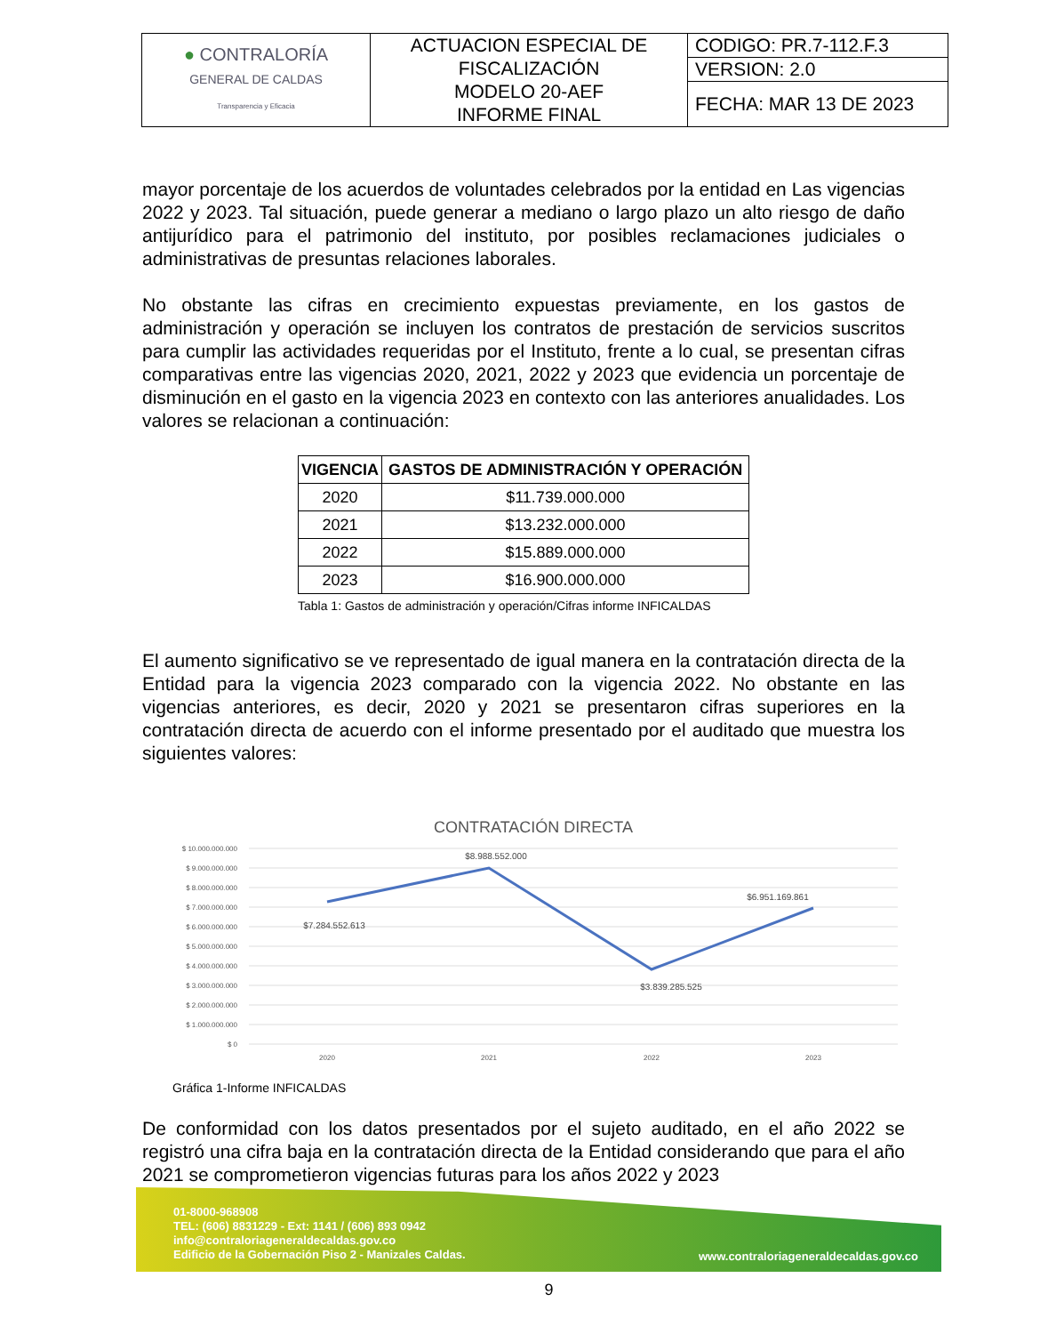| ● CONTRALORÍA GENERAL DE CALDAS Transparencia y Eficacia | ACTUACION ESPECIAL DE FISCALIZACIÓN MODELO 20-AEF INFORME FINAL | CODIGO: PR.7-112.F.3 |
| | | VERSION: 2.0 |
| | | FECHA: MAR 13 DE 2023 |
mayor porcentaje de los acuerdos de voluntades celebrados por la entidad en Las vigencias 2022 y 2023. Tal situación, puede generar a mediano o largo plazo un alto riesgo de daño antijurídico para el patrimonio del instituto, por posibles reclamaciones judiciales o administrativas de presuntas relaciones laborales.
No obstante las cifras en crecimiento expuestas previamente, en los gastos de administración y operación se incluyen los contratos de prestación de servicios suscritos para cumplir las actividades requeridas por el Instituto, frente a lo cual, se presentan cifras comparativas entre las vigencias 2020, 2021, 2022 y 2023 que evidencia un porcentaje de disminución en el gasto en la vigencia 2023 en contexto con las anteriores anualidades. Los valores se relacionan a continuación:
| VIGENCIA | GASTOS DE ADMINISTRACIÓN Y OPERACIÓN |
| --- | --- |
| 2020 | $11.739.000.000 |
| 2021 | $13.232.000.000 |
| 2022 | $15.889.000.000 |
| 2023 | $16.900.000.000 |
Tabla 1: Gastos de administración y operación/Cifras informe INFICALDAS
El aumento significativo se ve representado de igual manera en la contratación directa de la Entidad para la vigencia 2023 comparado con la vigencia 2022. No obstante en las vigencias anteriores, es decir, 2020 y 2021 se presentaron cifras superiores en la contratación directa de acuerdo con el informe presentado por el auditado que muestra los siguientes valores:
CONTRATACIÓN DIRECTA
$ 10.000.000.000
$ 9.000.000.000
$ 8.000.000.000
$ 7.000.000.000
$ 6.000.000.000
$ 5.000.000.000
$ 4.000.000.000
$ 3.000.000.000
$ 2.000.000.000
$ 1.000.000.000
$ 0
$7.284.552.613
$8.988.552.000
$3.839.285.525
$6.951.169.861
2020
2021
2022
2023
Gráfica 1-Informe INFICALDAS
De conformidad con los datos presentados por el sujeto auditado, en el año 2022 se registró una cifra baja en la contratación directa de la Entidad considerando que para el año 2021 se comprometieron vigencias futuras para los años 2022 y 2023
01-8000-968908
TEL: (606) 8831229 - Ext: 1141 / (606) 893 0942
info@contraloriageneraldecaldas.gov.co
Edificio de la Gobernación Piso 2 - Manizales Caldas.
www.contraloriageneraldecaldas.gov.co
9